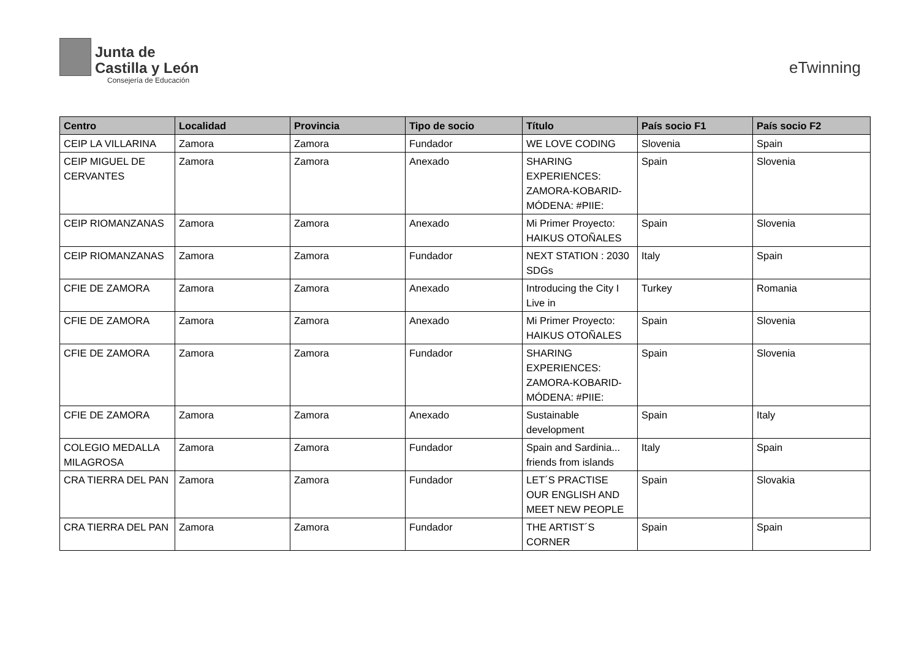Junta de
Castilla y León
Consejería de Educación
eTwinning
| Centro | Localidad | Provincia | Tipo de socio | Título | País socio F1 | País socio F2 |
| --- | --- | --- | --- | --- | --- | --- |
| CEIP LA VILLARINA | Zamora | Zamora | Fundador | WE LOVE CODING | Slovenia | Spain |
| CEIP MIGUEL DE CERVANTES | Zamora | Zamora | Anexado | SHARING EXPERIENCES: ZAMORA-KOBARID-MÓDENA: #PIIE: | Spain | Slovenia |
| CEIP RIOMANZANAS | Zamora | Zamora | Anexado | Mi Primer Proyecto: HAIKUS OTOÑALES | Spain | Slovenia |
| CEIP RIOMANZANAS | Zamora | Zamora | Fundador | NEXT STATION : 2030 SDGs | Italy | Spain |
| CFIE DE ZAMORA | Zamora | Zamora | Anexado | Introducing the City I Live in | Turkey | Romania |
| CFIE DE ZAMORA | Zamora | Zamora | Anexado | Mi Primer Proyecto: HAIKUS OTOÑALES | Spain | Slovenia |
| CFIE DE ZAMORA | Zamora | Zamora | Fundador | SHARING EXPERIENCES: ZAMORA-KOBARID-MÓDENA: #PIIE: | Spain | Slovenia |
| CFIE DE ZAMORA | Zamora | Zamora | Anexado | Sustainable development | Spain | Italy |
| COLEGIO MEDALLA MILAGROSA | Zamora | Zamora | Fundador | Spain and Sardinia... friends from islands | Italy | Spain |
| CRA TIERRA DEL PAN | Zamora | Zamora | Fundador | LET´S PRACTISE OUR ENGLISH AND MEET NEW PEOPLE | Spain | Slovakia |
| CRA TIERRA DEL PAN | Zamora | Zamora | Fundador | THE ARTIST´S CORNER | Spain | Spain |